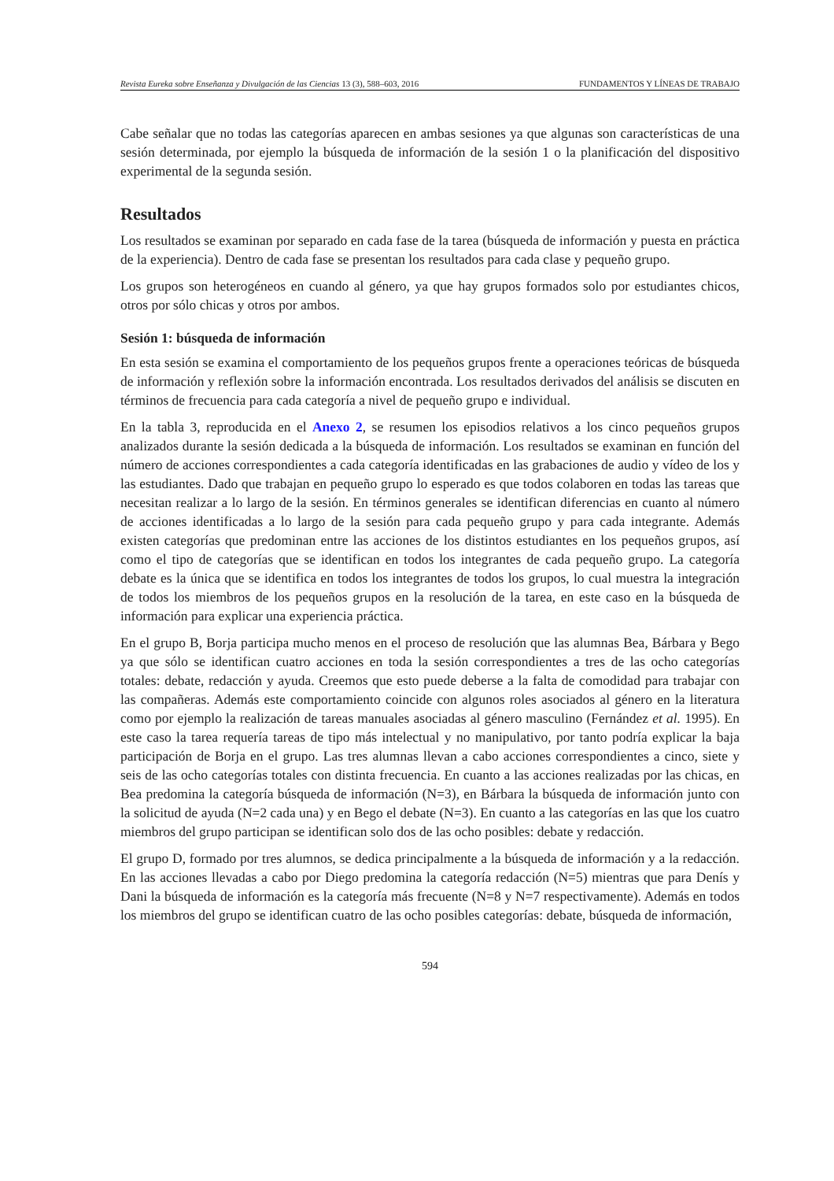Revista Eureka sobre Enseñanza y Divulgación de las Ciencias 13 (3), 588–603, 2016 FUNDAMENTOS Y LÍNEAS DE TRABAJO
Cabe señalar que no todas las categorías aparecen en ambas sesiones ya que algunas son características de una sesión determinada, por ejemplo la búsqueda de información de la sesión 1 o la planificación del dispositivo experimental de la segunda sesión.
Resultados
Los resultados se examinan por separado en cada fase de la tarea (búsqueda de información y puesta en práctica de la experiencia). Dentro de cada fase se presentan los resultados para cada clase y pequeño grupo.
Los grupos son heterogéneos en cuando al género, ya que hay grupos formados solo por estudiantes chicos, otros por sólo chicas y otros por ambos.
Sesión 1: búsqueda de información
En esta sesión se examina el comportamiento de los pequeños grupos frente a operaciones teóricas de búsqueda de información y reflexión sobre la información encontrada. Los resultados derivados del análisis se discuten en términos de frecuencia para cada categoría a nivel de pequeño grupo e individual.
En la tabla 3, reproducida en el Anexo 2, se resumen los episodios relativos a los cinco pequeños grupos analizados durante la sesión dedicada a la búsqueda de información. Los resultados se examinan en función del número de acciones correspondientes a cada categoría identificadas en las grabaciones de audio y vídeo de los y las estudiantes. Dado que trabajan en pequeño grupo lo esperado es que todos colaboren en todas las tareas que necesitan realizar a lo largo de la sesión. En términos generales se identifican diferencias en cuanto al número de acciones identificadas a lo largo de la sesión para cada pequeño grupo y para cada integrante. Además existen categorías que predominan entre las acciones de los distintos estudiantes en los pequeños grupos, así como el tipo de categorías que se identifican en todos los integrantes de cada pequeño grupo. La categoría debate es la única que se identifica en todos los integrantes de todos los grupos, lo cual muestra la integración de todos los miembros de los pequeños grupos en la resolución de la tarea, en este caso en la búsqueda de información para explicar una experiencia práctica.
En el grupo B, Borja participa mucho menos en el proceso de resolución que las alumnas Bea, Bárbara y Bego ya que sólo se identifican cuatro acciones en toda la sesión correspondientes a tres de las ocho categorías totales: debate, redacción y ayuda. Creemos que esto puede deberse a la falta de comodidad para trabajar con las compañeras. Además este comportamiento coincide con algunos roles asociados al género en la literatura como por ejemplo la realización de tareas manuales asociadas al género masculino (Fernández et al. 1995). En este caso la tarea requería tareas de tipo más intelectual y no manipulativo, por tanto podría explicar la baja participación de Borja en el grupo. Las tres alumnas llevan a cabo acciones correspondientes a cinco, siete y seis de las ocho categorías totales con distinta frecuencia. En cuanto a las acciones realizadas por las chicas, en Bea predomina la categoría búsqueda de información (N=3), en Bárbara la búsqueda de información junto con la solicitud de ayuda (N=2 cada una) y en Bego el debate (N=3). En cuanto a las categorías en las que los cuatro miembros del grupo participan se identifican solo dos de las ocho posibles: debate y redacción.
El grupo D, formado por tres alumnos, se dedica principalmente a la búsqueda de información y a la redacción. En las acciones llevadas a cabo por Diego predomina la categoría redacción (N=5) mientras que para Denís y Dani la búsqueda de información es la categoría más frecuente (N=8 y N=7 respectivamente). Además en todos los miembros del grupo se identifican cuatro de las ocho posibles categorías: debate, búsqueda de información,
594